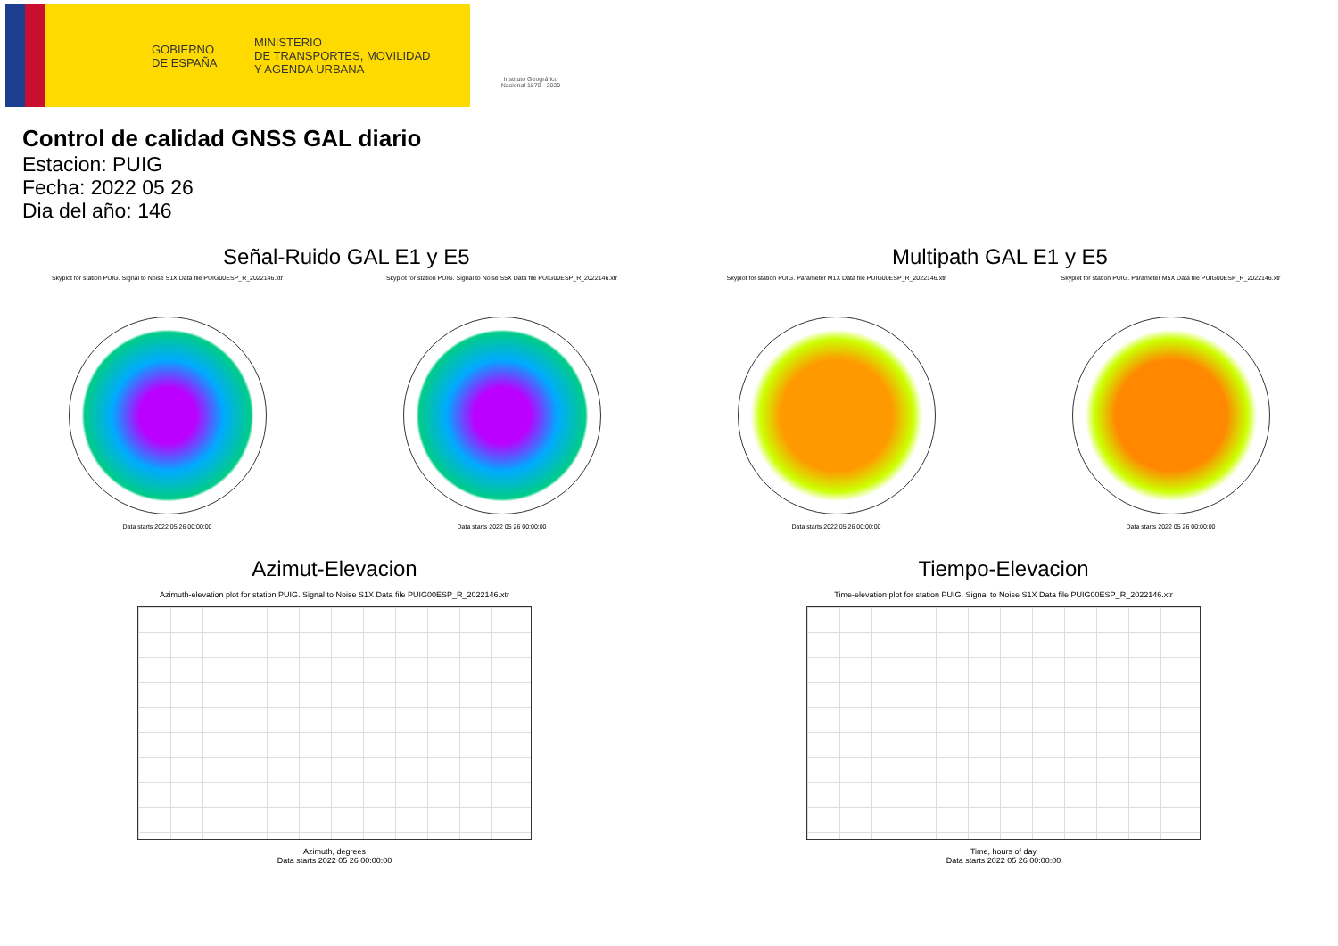GOBIERNO
DE ESPAÑA
MINISTERIO
DE TRANSPORTES, MOVILIDAD
Y AGENDA URBANA
Instituto Geográfico Nacional 1870 - 2020
Control de calidad GNSS GAL diario
Estacion: PUIG
Fecha: 2022 05 26
Dia del año: 146
Señal-Ruido GAL E1 y E5
Skyplot for station PUIG. Signal to Noise S1X Data file PUIG00ESP_R_2022146.xtr
Data starts 2022 05 26 00:00:00
Skyplot for station PUIG. Signal to Noise S5X Data file PUIG00ESP_R_2022146.xtr
Data starts 2022 05 26 00:00:00
Multipath GAL E1 y E5
Skyplot for station PUIG. Parameter M1X Data file PUIG00ESP_R_2022146.xtr
Data starts 2022 05 26 00:00:00
Skyplot for station PUIG. Parameter M5X Data file PUIG00ESP_R_2022146.xtr
Data starts 2022 05 26 00:00:00
Azimut-Elevacion
Azimuth-elevation plot for station PUIG. Signal to Noise S1X Data file PUIG00ESP_R_2022146.xtr
Azimuth, degrees
Data starts 2022 05 26 00:00:00
Tiempo-Elevacion
Time-elevation plot for station PUIG. Signal to Noise S1X Data file PUIG00ESP_R_2022146.xtr
Time, hours of day
Data starts 2022 05 26 00:00:00